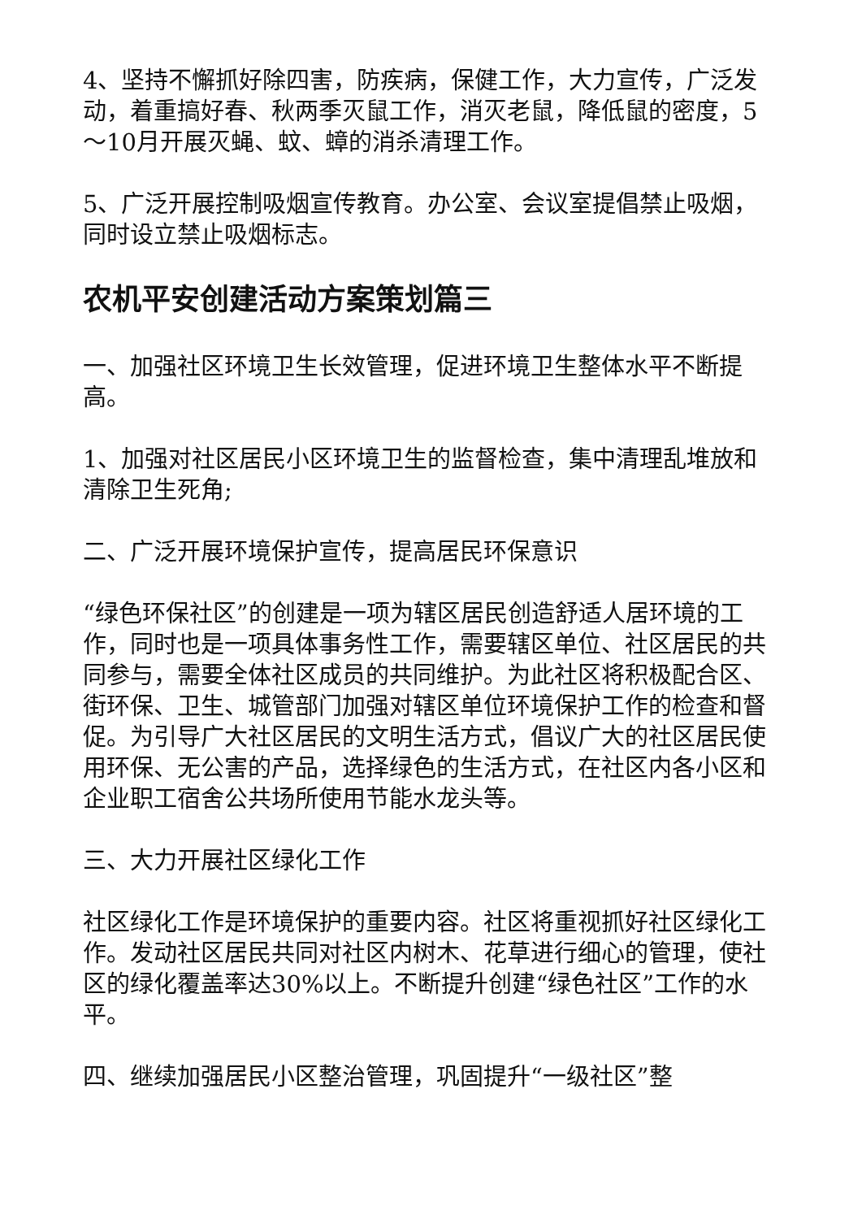4、坚持不懈抓好除四害，防疾病，保健工作，大力宣传，广泛发动，着重搞好春、秋两季灭鼠工作，消灭老鼠，降低鼠的密度，5～10月开展灭蝇、蚊、蟑的消杀清理工作。
5、广泛开展控制吸烟宣传教育。办公室、会议室提倡禁止吸烟，同时设立禁止吸烟标志。
农机平安创建活动方案策划篇三
一、加强社区环境卫生长效管理，促进环境卫生整体水平不断提高。
1、加强对社区居民小区环境卫生的监督检查，集中清理乱堆放和清除卫生死角;
二、广泛开展环境保护宣传，提高居民环保意识
“绿色环保社区”的创建是一项为辖区居民创造舒适人居环境的工作，同时也是一项具体事务性工作，需要辖区单位、社区居民的共同参与，需要全体社区成员的共同维护。为此社区将积极配合区、街环保、卫生、城管部门加强对辖区单位环境保护工作的检查和督促。为引导广大社区居民的文明生活方式，倡议广大的社区居民使用环保、无公害的产品，选择绿色的生活方式，在社区内各小区和企业职工宿舍公共场所使用节能水龙头等。
三、大力开展社区绿化工作
社区绿化工作是环境保护的重要内容。社区将重视抓好社区绿化工作。发动社区居民共同对社区内树木、花草进行细心的管理，使社区的绿化覆盖率达30%以上。不断提升创建“绿色社区”工作的水平。
四、继续加强居民小区整治管理，巩固提升“一级社区”整